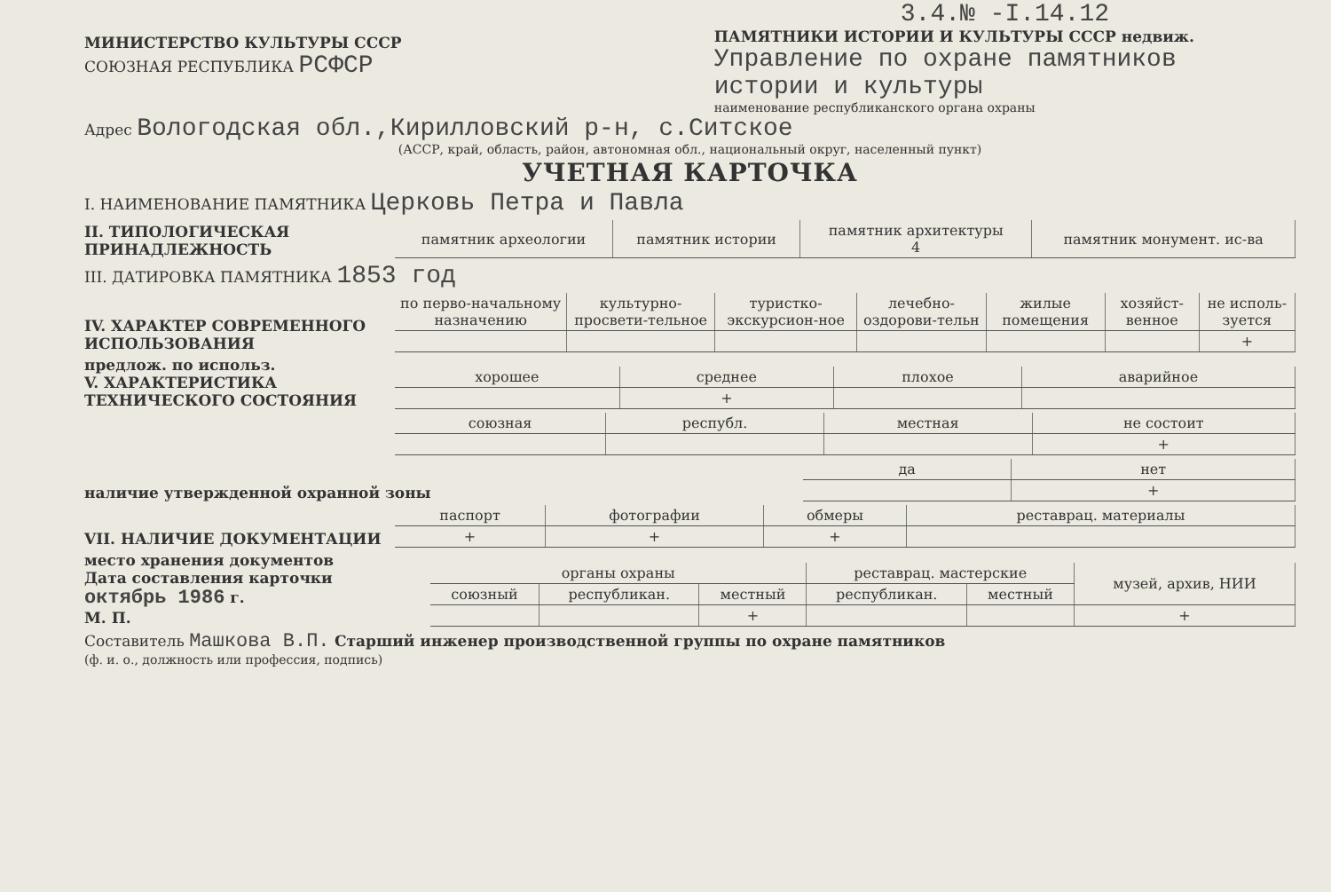МИНИСТЕРСТВО КУЛЬТУРЫ СССР
СОЮЗНАЯ РЕСПУБЛИКА РСФСР
3.4.№ -I.14.12
ПАМЯТНИКИ ИСТОРИИ И КУЛЬТУРЫ СССР недвиж.
Управление по охране памятников истории и культуры
наименование республиканского органа охраны
Адрес Вологодская обл.,Кирилловский р-н, с.Ситское
(АССР, край, область, район, автономная обл., национальный округ, населенный пункт)
УЧЕТНАЯ КАРТОЧКА
I. НАИМЕНОВАНИЕ ПАМЯТНИКА Церковь Петра и Павла
II. ТИПОЛОГИЧЕСКАЯ ПРИНАДЛЕЖНОСТЬ
| памятник археологии | памятник истории | памятник архитектуры 4 | памятник монумент. ис-ва |
III. ДАТИРОВКА ПАМЯТНИКА 1853 год
IV. ХАРАКТЕР СОВРЕМЕННОГО ИСПОЛЬЗОВАНИЯ
| по перво-начальному назначению | культурно-просвети-тельное | туристко-экскурсион-ное | лечебно-оздорови-тельн | жилые помещения | хозяйст-венное | не исполь-зуется |
| | | | | | | + |
предлож. по использ.
V. ХАРАКТЕРИСТИКА ТЕХНИЧЕСКОГО СОСТОЯНИЯ
| хорошее | среднее | плохое | аварийное |
| | + | | |
| союзная | республ. | местная | не состоит |
| | | | + |
наличие утвержденной охранной зоны
| да | нет |
| | + |
VII. НАЛИЧИЕ ДОКУМЕНТАЦИИ
| паспорт | фотографии | обмеры | реставрац. материалы |
| + | + | + | |
место хранения документов
Дата составления карточки
октябрь 1986 г.
М. П.
| органы охраны | | | реставрац. мастерские | | музей, архив, НИИ |
| союзный | республикан. | местный | республикан. | местный | |
| | | + | | | + |
Составитель Машкова В.П. Старший инженер производственной группы по охране памятников
(ф. и. о., должность или профессия, подпись)